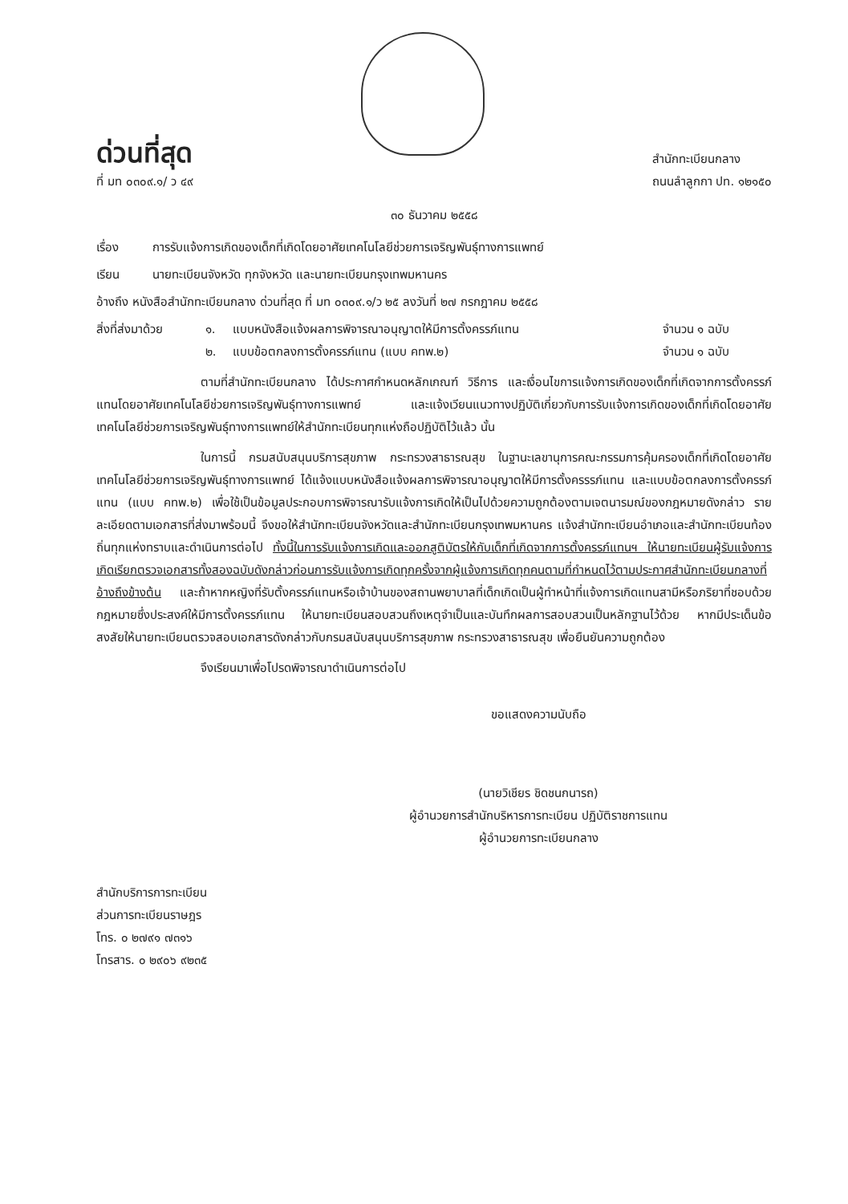ด่วนที่สุด
ที่ มท ๐๓๐๙.๑/ ว ๔๙
สำนักทะเบียนกลาง
ถนนลำลูกกา ปท. ๑๒๑๕๐
๓๐ ธันวาคม ๒๕๕๘
เรื่อง การรับแจ้งการเกิดของเด็กที่เกิดโดยอาศัยเทคโนโลยีช่วยการเจริญพันธุ์ทางการแพทย์
เรียน นายทะเบียนจังหวัด ทุกจังหวัด และนายทะเบียนกรุงเทพมหานคร
อ้างถึง หนังสือสำนักทะเบียนกลาง ด่วนที่สุด ที่ มท ๐๓๐๙.๑/ว ๒๕ ลงวันที่ ๒๗ กรกฎาคม ๒๕๕๘
| สิ่งที่ส่งมาด้วย | ๑. | แบบหนังสือแจ้งผลการพิจารณาอนุญาตให้มีการตั้งครรภ์แทน | จำนวน ๑ ฉบับ |
| | ๒. | แบบข้อตกลงการตั้งครรภ์แทน (แบบ คทพ.๒) | จำนวน ๑ ฉบับ |
ตามที่สำนักทะเบียนกลาง ได้ประกาศกำหนดหลักเกณฑ์ วิธีการ และเงื่อนไขการแจ้งการเกิดของเด็กที่เกิดจากการตั้งครรภ์แทนโดยอาศัยเทคโนโลยีช่วยการเจริญพันธุ์ทางการแพทย์ และแจ้งเวียนแนวทางปฏิบัติเกี่ยวกับการรับแจ้งการเกิดของเด็กที่เกิดโดยอาศัยเทคโนโลยีช่วยการเจริญพันธุ์ทางการแพทย์ให้สำนักทะเบียนทุกแห่งถือปฏิบัติไว้แล้ว นั้น
ในการนี้ กรมสนับสนุนบริการสุขภาพ กระทรวงสาธารณสุข ในฐานะเลขานุการคณะกรรมการคุ้มครองเด็กที่เกิดโดยอาศัยเทคโนโลยีช่วยการเจริญพันธุ์ทางการแพทย์ ได้แจ้งแบบหนังสือแจ้งผลการพิจารณาอนุญาตให้มีการตั้งครรรภ์แทน และแบบข้อตกลงการตั้งครรภ์แทน (แบบ คทพ.๒) เพื่อใช้เป็นข้อมูลประกอบการพิจารณารับแจ้งการเกิดให้เป็นไปด้วยความถูกต้องตามเจตนารมณ์ของกฎหมายดังกล่าว รายละเอียดตามเอกสารที่ส่งมาพร้อมนี้ จึงขอให้สำนักทะเบียนจังหวัดและสำนักทะเบียนกรุงเทพมหานคร แจ้งสำนักทะเบียนอำเภอและสำนักทะเบียนท้องถิ่นทุกแห่งทราบและดำเนินการต่อไป ทั้งนี้ในการรับแจ้งการเกิดและออกสูติบัตรให้กับเด็กที่เกิดจากการตั้งครรภ์แทนฯ ให้นายทะเบียนผู้รับแจ้งการเกิดเรียกตรวจเอกสารทั้งสองฉบับดังกล่าวก่อนการรับแจ้งการเกิดทุกครั้งจากผู้แจ้งการเกิดทุกคนตามที่กำหนดไว้ตามประกาศสำนักทะเบียนกลางที่อ้างถึงข้างต้น และถ้าหากหญิงที่รับตั้งครรภ์แทนหรือเจ้าบ้านของสถานพยาบาลที่เด็กเกิดเป็นผู้ทำหน้าที่แจ้งการเกิดแทนสามีหรือภริยาที่ชอบด้วยกฎหมายซึ่งประสงค์ให้มีการตั้งครรภ์แทน ให้นายทะเบียนสอบสวนถึงเหตุจำเป็นและบันทึกผลการสอบสวนเป็นหลักฐานไว้ด้วย หากมีประเด็นข้อสงสัยให้นายทะเบียนตรวจสอบเอกสารดังกล่าวกับกรมสนับสนุนบริการสุขภาพ กระทรวงสาธารณสุข เพื่อยืนยันความถูกต้อง
จึงเรียนมาเพื่อโปรดพิจารณาดำเนินการต่อไป
ขอแสดงความนับถือ
(นายวิเชียร ชิดชนกนารถ)
ผู้อำนวยการสำนักบริหารการทะเบียน ปฏิบัติราชการแทน
ผู้อำนวยการทะเบียนกลาง
สำนักบริการการทะเบียน
ส่วนการทะเบียนราษฎร
โทร. ๐ ๒๗๙๑ ๗๓๑๖
โทรสาร. ๐ ๒๙๐๖ ๙๒๓๕